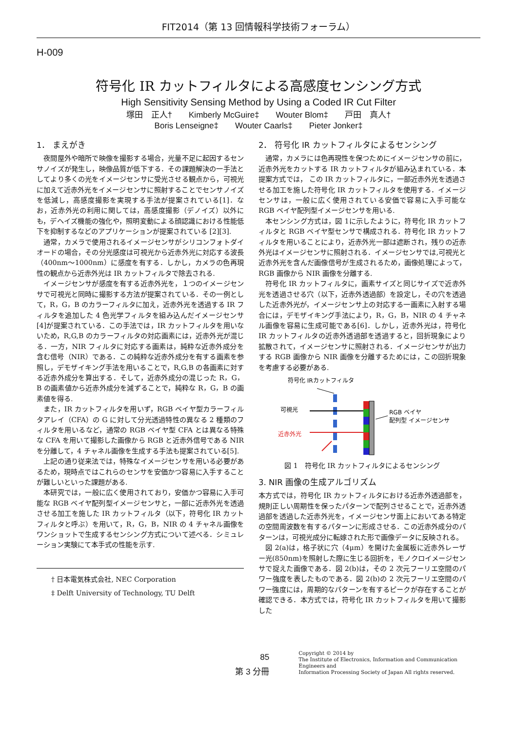FIT2014（第 13 回情報科学技術フォーラム）
H-009
符号化 IR カットフィルタによる高感度センシング方式
High Sensitivity Sensing Method by Using a Coded IR Cut Filter
塚田　正人†　　Kimberly McGuire‡　　Wouter Blom‡　　戸田　真人†
Boris Lenseigne‡　　Wouter Caarls‡　　Pieter Jonker‡
1． まえがき
夜間屋外や暗所で映像を撮影する場合，光量不足に起因するセンサノイズが発生し，映像品質が低下する．その課題解決の一手法としてより多くの光をイメージセンサに受光させる観点から，可視光に加えて近赤外光をイメージセンサに照射することでセンサノイズを低減し，高感度撮影を実現する手法が提案されている[1]．なお，近赤外光の利用に関しては，高感度撮影（デノイズ）以外にも，デヘイズ機能の強化や，照明変動による顔認識における性能低下を抑制するなどのアプリケーションが提案されている [2][3].
通常，カメラで使用されるイメージセンサがシリコンフォトダイオードの場合，その分光感度は可視光から近赤外光に対応する波長（400nm～1000nm）に感度を有する．しかし，カメラの色再現性の観点から近赤外光は IR カットフィルタで除去される.
イメージセンサが感度を有する近赤外光を，１つのイメージセンサで可視光と同時に撮影する方法が提案されている．その一例として，R，G，B のカラーフィルタに加え，近赤外光を透過する IR フィルタを追加した 4 色光学フィルタを組み込んだイメージセンサ[4]が提案されている．この手法では，IR カットフィルタを用いないため，R,G,B のカラーフィルタの対応画素には，近赤外光が混じる．一方，NIR フィルタに対応する画素は，純粋な近赤外成分を含む信号（NIR）である．この純粋な近赤外成分を有する画素を参照し，デモザイキング手法を用いることで，R,G,B の各画素に対する近赤外成分を算出する．そして，近赤外成分の混じった R，G，B の画素値から近赤外成分を減ずることで，純粋な R，G，B の画素値を得る.
また，IR カットフィルタを用いず，RGB ベイヤ型カラーフィルタアレイ（CFA）の G に対して分光透過特性の異なる 2 種類のフィルタを用いるなど，通常の RGB ベイヤ型 CFA とは異なる特殊な CFA を用いて撮影した画像から RGB と近赤外信号である NIR を分離して，4 チャネル画像を生成する手法も提案されている[5].
上記の通り従来法では，特殊なイメージセンサを用いる必要があるため，現時点ではこれらのセンサを安価かつ容易に入手することが難しいといった課題がある.
本研究では，一般に広く使用されており，安価かつ容易に入手可能な RGB ベイヤ配列型イメージセンサと，一部に近赤外光を透過させる加工を施した IR カットフィルタ（以下，符号化 IR カットフィルタと呼ぶ）を用いて，R，G，B，NIR の 4 チャネル画像をワンショットで生成するセンシング方式について述べる．シミュレーション実験にて本手式の性能を示す.
† 日本電気株式会社, NEC Corporation
‡ Delft University of Technology, TU Delft
2． 符号化 IR カットフィルタによるセンシング
通常，カメラには色再現性を保つためにイメージセンサの前に，近赤外光をカットする IR カットフィルタが組み込まれている．本提案方式では， この IR カットフィルタに，一部近赤外光を透過させる加工を施した符号化 IR カットフィルタを使用する．イメージセンサは，一般に広く使用されている安価で容易に入手可能な RGB ベイヤ配列型イメージセンサを用いる.
本センシング方式は，図 1に示したように，符号化 IR カットフィルタと RGB ベイヤ型センサで構成される．符号化 IR カットフィルタを用いることにより，近赤外光一部は遮断され，残りの近赤外光はイメージセンサに照射される．イメージセンサでは,可視光と近赤外光を含んだ画像信号が生成されるため，画像処理によって，RGB 画像から NIR 画像を分離する.
符号化 IR カットフィルタに，画素サイズと同じサイズで近赤外光を透過させる穴（以下，近赤外透過部）を設定し，その穴を透過した近赤外光が，イメージセンサ上の対応する一画素に入射する場合には，デモザイキング手法により，R，G，B，NIR の 4 チャネル画像を容易に生成可能である[6]．しかし，近赤外光は，符号化 IR カットフィルタの近赤外透過部を透過すると，回折現象により拡散されて，イメージセンサに照射される．イメージセンサが出力する RGB 画像から NIR 画像を分離するためには，この回折現象を考慮する必要がある.
符号化 IRカットフィルタ
可視光
近赤外光
RGB ベイヤ
配列型 イメージセンサ
図 1　符号化 IR カットフィルタによるセンシング
3. NIR 画像の生成アルゴリズム
本方式では，符号化 IR カットフィルタにおける近赤外透過部を，規則正しい周期性を保ったパターンで配列させることで，近赤外透過部を透過した近赤外光を，イメージセンサ面上においてある特定の空間周波数を有するパターンに形成させる．この近赤外成分のパターンは，可視光成分に転嫁された形で画像データに反映される。
図 2(a)は，格子状に穴（4μm）を開けた金属板に近赤外レーザー光(850nm)を照射した際に生じる回折を，モノクロイメージセンサで捉えた画像である．図 2(b)は，その 2 次元フーリエ空間のパワー強度を表したものである．図 2(b)の 2 次元フーリエ空間のパワー強度には，周期的なパターンを有するピークが存在することが確認できる．本方式では，符号化 IR カットフィルタを用いて撮影した
85
第 3 分冊
Copyright © 2014 by
The Institute of Electronics, Information and Communication Engineers and
Information Processing Society of Japan All rights reserved.